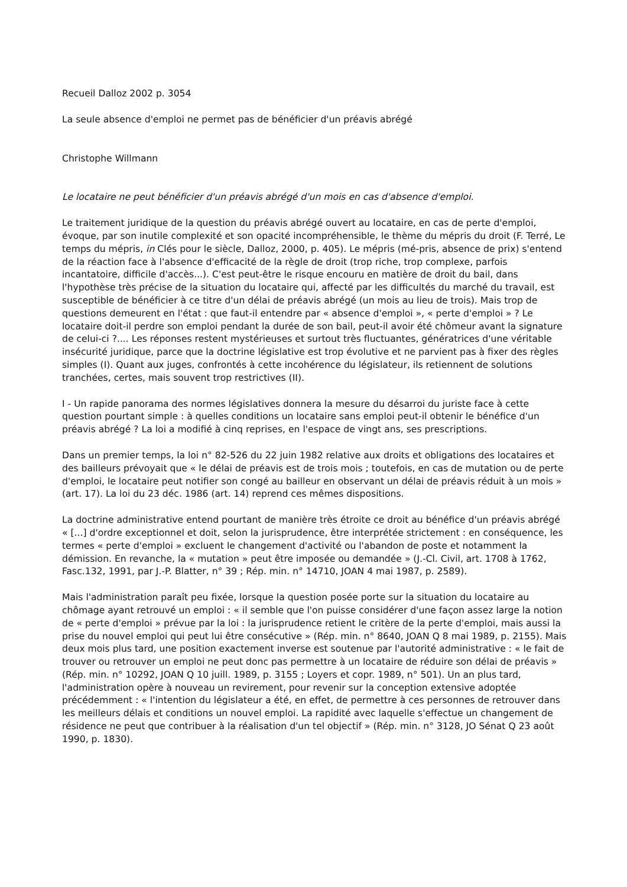Recueil Dalloz 2002 p. 3054
La seule absence d'emploi ne permet pas de bénéficier d'un préavis abrégé
Christophe Willmann
Le locataire ne peut bénéficier d'un préavis abrégé d'un mois en cas d'absence d'emploi.
Le traitement juridique de la question du préavis abrégé ouvert au locataire, en cas de perte d'emploi, évoque, par son inutile complexité et son opacité incompréhensible, le thème du mépris du droit (F. Terré, Le temps du mépris, in Clés pour le siècle, Dalloz, 2000, p. 405). Le mépris (mé-pris, absence de prix) s'entend de la réaction face à l'absence d'efficacité de la règle de droit (trop riche, trop complexe, parfois incantatoire, difficile d'accès...). C'est peut-être le risque encouru en matière de droit du bail, dans l'hypothèse très précise de la situation du locataire qui, affecté par les difficultés du marché du travail, est susceptible de bénéficier à ce titre d'un délai de préavis abrégé (un mois au lieu de trois). Mais trop de questions demeurent en l'état : que faut-il entendre par « absence d'emploi », « perte d'emploi » ? Le locataire doit-il perdre son emploi pendant la durée de son bail, peut-il avoir été chômeur avant la signature de celui-ci ?.... Les réponses restent mystérieuses et surtout très fluctuantes, génératrices d'une véritable insécurité juridique, parce que la doctrine législative est trop évolutive et ne parvient pas à fixer des règles simples (I). Quant aux juges, confrontés à cette incohérence du législateur, ils retiennent de solutions tranchées, certes, mais souvent trop restrictives (II).
I - Un rapide panorama des normes législatives donnera la mesure du désarroi du juriste face à cette question pourtant simple : à quelles conditions un locataire sans emploi peut-il obtenir le bénéfice d'un préavis abrégé ? La loi a modifié à cinq reprises, en l'espace de vingt ans, ses prescriptions.
Dans un premier temps, la loi n° 82-526 du 22 juin 1982 relative aux droits et obligations des locataires et des bailleurs prévoyait que « le délai de préavis est de trois mois ; toutefois, en cas de mutation ou de perte d'emploi, le locataire peut notifier son congé au bailleur en observant un délai de préavis réduit à un mois » (art. 17). La loi du 23 déc. 1986 (art. 14) reprend ces mêmes dispositions.
La doctrine administrative entend pourtant de manière très étroite ce droit au bénéfice d'un préavis abrégé « [...] d'ordre exceptionnel et doit, selon la jurisprudence, être interprétée strictement : en conséquence, les termes « perte d'emploi » excluent le changement d'activité ou l'abandon de poste et notamment la démission. En revanche, la « mutation » peut être imposée ou demandée » (J.-Cl. Civil, art. 1708 à 1762, Fasc.132, 1991, par J.-P. Blatter, n° 39 ; Rép. min. n° 14710, JOAN 4 mai 1987, p. 2589).
Mais l'administration paraît peu fixée, lorsque la question posée porte sur la situation du locataire au chômage ayant retrouvé un emploi : « il semble que l'on puisse considérer d'une façon assez large la notion de « perte d'emploi » prévue par la loi : la jurisprudence retient le critère de la perte d'emploi, mais aussi la prise du nouvel emploi qui peut lui être consécutive » (Rép. min. n° 8640, JOAN Q 8 mai 1989, p. 2155). Mais deux mois plus tard, une position exactement inverse est soutenue par l'autorité administrative : « le fait de trouver ou retrouver un emploi ne peut donc pas permettre à un locataire de réduire son délai de préavis » (Rép. min. n° 10292, JOAN Q 10 juill. 1989, p. 3155 ; Loyers et copr. 1989, n° 501). Un an plus tard, l'administration opère à nouveau un revirement, pour revenir sur la conception extensive adoptée précédemment : « l'intention du législateur a été, en effet, de permettre à ces personnes de retrouver dans les meilleurs délais et conditions un nouvel emploi. La rapidité avec laquelle s'effectue un changement de résidence ne peut que contribuer à la réalisation d'un tel objectif » (Rép. min. n° 3128, JO Sénat Q 23 août 1990, p. 1830).